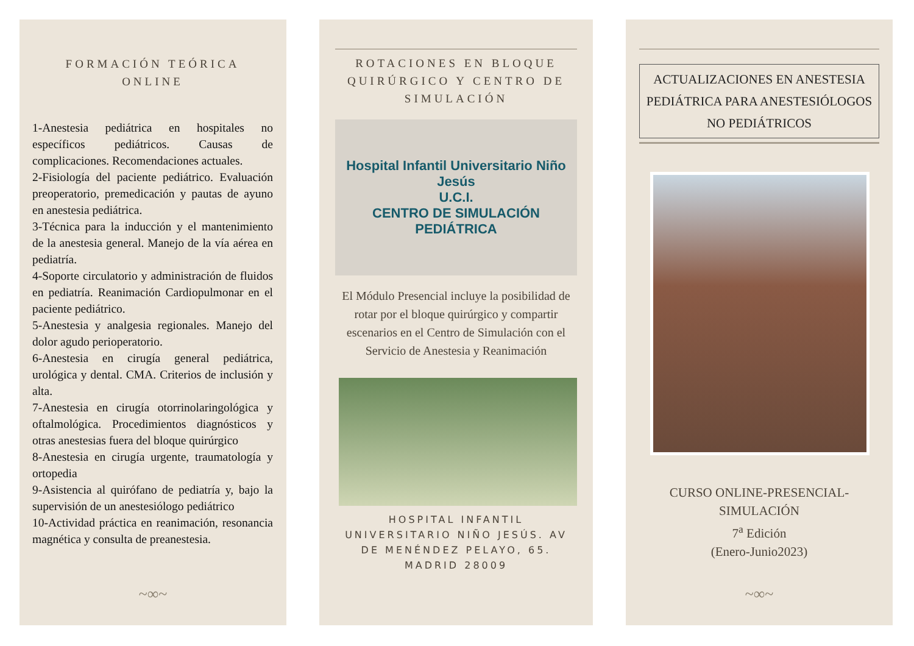FORMACIÓN TEÓRICA ONLINE
1-Anestesia pediátrica en hospitales no específicos pediátricos. Causas de complicaciones. Recomendaciones actuales.
2-Fisiología del paciente pediátrico. Evaluación preoperatorio, premedicación y pautas de ayuno en anestesia pediátrica.
3-Técnica para la inducción y el mantenimiento de la anestesia general. Manejo de la vía aérea en pediatría.
4-Soporte circulatorio y administración de fluidos en pediatría. Reanimación Cardiopulmonar en el paciente pediátrico.
5-Anestesia y analgesia regionales. Manejo del dolor agudo perioperatorio.
6-Anestesia en cirugía general pediátrica, urológica y dental. CMA. Criterios de inclusión y alta.
7-Anestesia en cirugía otorrinolaringológica y oftalmológica. Procedimientos diagnósticos y otras anestesias fuera del bloque quirúrgico
8-Anestesia en cirugía urgente, traumatología y ortopedia
9-Asistencia al quirófano de pediatría y, bajo la supervisión de un anestesiólogo pediátrico
10-Actividad práctica en reanimación, resonancia magnética y consulta de preanestesia.
~∞~
ROTACIONES EN BLOQUE QUIRÚRGICO Y CENTRO DE SIMULACIÓN
Hospital Infantil Universitario Niño Jesús
U.C.I.
CENTRO DE SIMULACIÓN PEDIÁTRICA
El Módulo Presencial incluye la posibilidad de rotar por el bloque quirúrgico y compartir escenarios en el Centro de Simulación con el Servicio de Anestesia y Reanimación
HOSPITAL INFANTIL UNIVERSITARIO NIÑO JESÚS. AV DE MENÉNDEZ PELAYO, 65. MADRID 28009
ACTUALIZACIONES EN ANESTESIA PEDIÁTRICA PARA ANESTESIÓLOGOS NO PEDIÁTRICOS
CURSO ONLINE-PRESENCIAL-SIMULACIÓN
7<sup>a</sup> Edición
(Enero-Junio2023)
~∞~